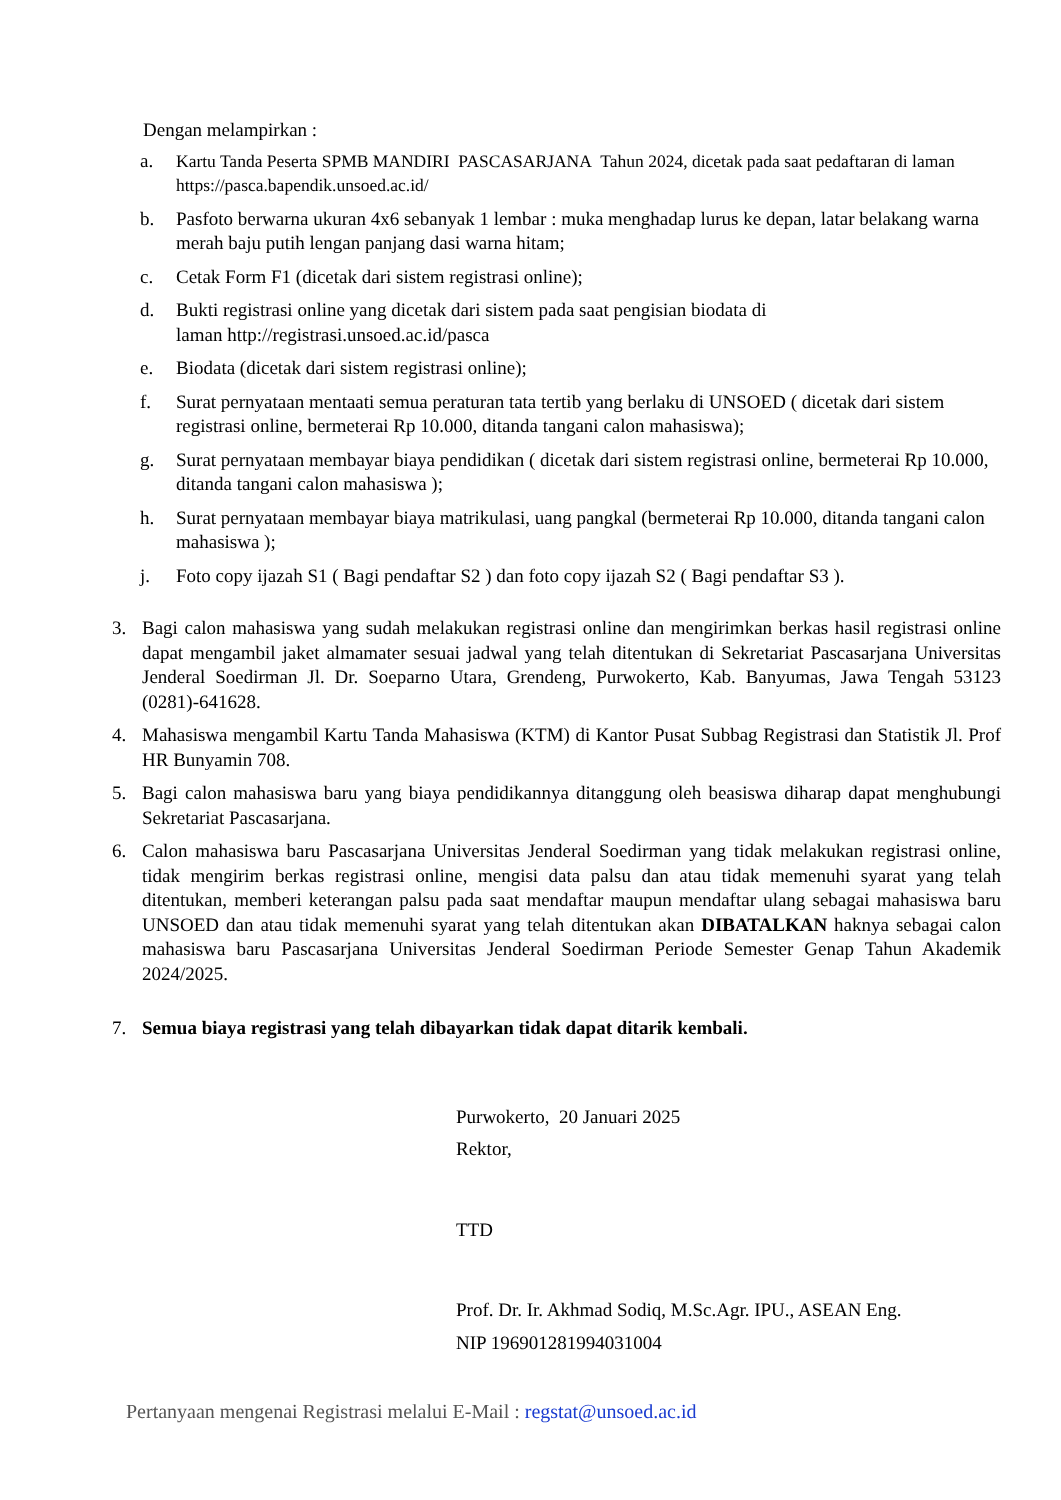Dengan melampirkan :
a. Kartu Tanda Peserta SPMB MANDIRI PASCASARJANA Tahun 2024, dicetak pada saat pedaftaran di laman https://pasca.bapendik.unsoed.ac.id/
b. Pasfoto berwarna ukuran 4x6 sebanyak 1 lembar : muka menghadap lurus ke depan, latar belakang warna merah baju putih lengan panjang dasi warna hitam;
c. Cetak Form F1 (dicetak dari sistem registrasi online);
d. Bukti registrasi online yang dicetak dari sistem pada saat pengisian biodata di
laman http://registrasi.unsoed.ac.id/pasca
e. Biodata (dicetak dari sistem registrasi online);
f. Surat pernyataan mentaati semua peraturan tata tertib yang berlaku di UNSOED ( dicetak dari sistem registrasi online, bermeterai Rp 10.000, ditanda tangani calon mahasiswa);
g. Surat pernyataan membayar biaya pendidikan ( dicetak dari sistem registrasi online, bermeterai Rp 10.000, ditanda tangani calon mahasiswa );
h. Surat pernyataan membayar biaya matrikulasi, uang pangkal (bermeterai Rp 10.000, ditanda tangani calon mahasiswa );
j. Foto copy ijazah S1 ( Bagi pendaftar S2 ) dan foto copy ijazah S2 ( Bagi pendaftar S3 ).
3. Bagi calon mahasiswa yang sudah melakukan registrasi online dan mengirimkan berkas hasil registrasi online dapat mengambil jaket almamater sesuai jadwal yang telah ditentukan di Sekretariat Pascasarjana Universitas Jenderal Soedirman Jl. Dr. Soeparno Utara, Grendeng, Purwokerto, Kab. Banyumas, Jawa Tengah 53123 (0281)-641628.
4. Mahasiswa mengambil Kartu Tanda Mahasiswa (KTM) di Kantor Pusat Subbag Registrasi dan Statistik Jl. Prof HR Bunyamin 708.
5. Bagi calon mahasiswa baru yang biaya pendidikannya ditanggung oleh beasiswa diharap dapat menghubungi Sekretariat Pascasarjana.
6. Calon mahasiswa baru Pascasarjana Universitas Jenderal Soedirman yang tidak melakukan registrasi online, tidak mengirim berkas registrasi online, mengisi data palsu dan atau tidak memenuhi syarat yang telah ditentukan, memberi keterangan palsu pada saat mendaftar maupun mendaftar ulang sebagai mahasiswa baru UNSOED dan atau tidak memenuhi syarat yang telah ditentukan akan DIBATALKAN haknya sebagai calon mahasiswa baru Pascasarjana Universitas Jenderal Soedirman Periode Semester Genap Tahun Akademik 2024/2025.
7. Semua biaya registrasi yang telah dibayarkan tidak dapat ditarik kembali.
Purwokerto, 20 Januari 2025
Rektor,
TTD
Prof. Dr. Ir. Akhmad Sodiq, M.Sc.Agr. IPU., ASEAN Eng.
NIP 196901281994031004
Pertanyaan mengenai Registrasi melalui E-Mail : regstat@unsoed.ac.id